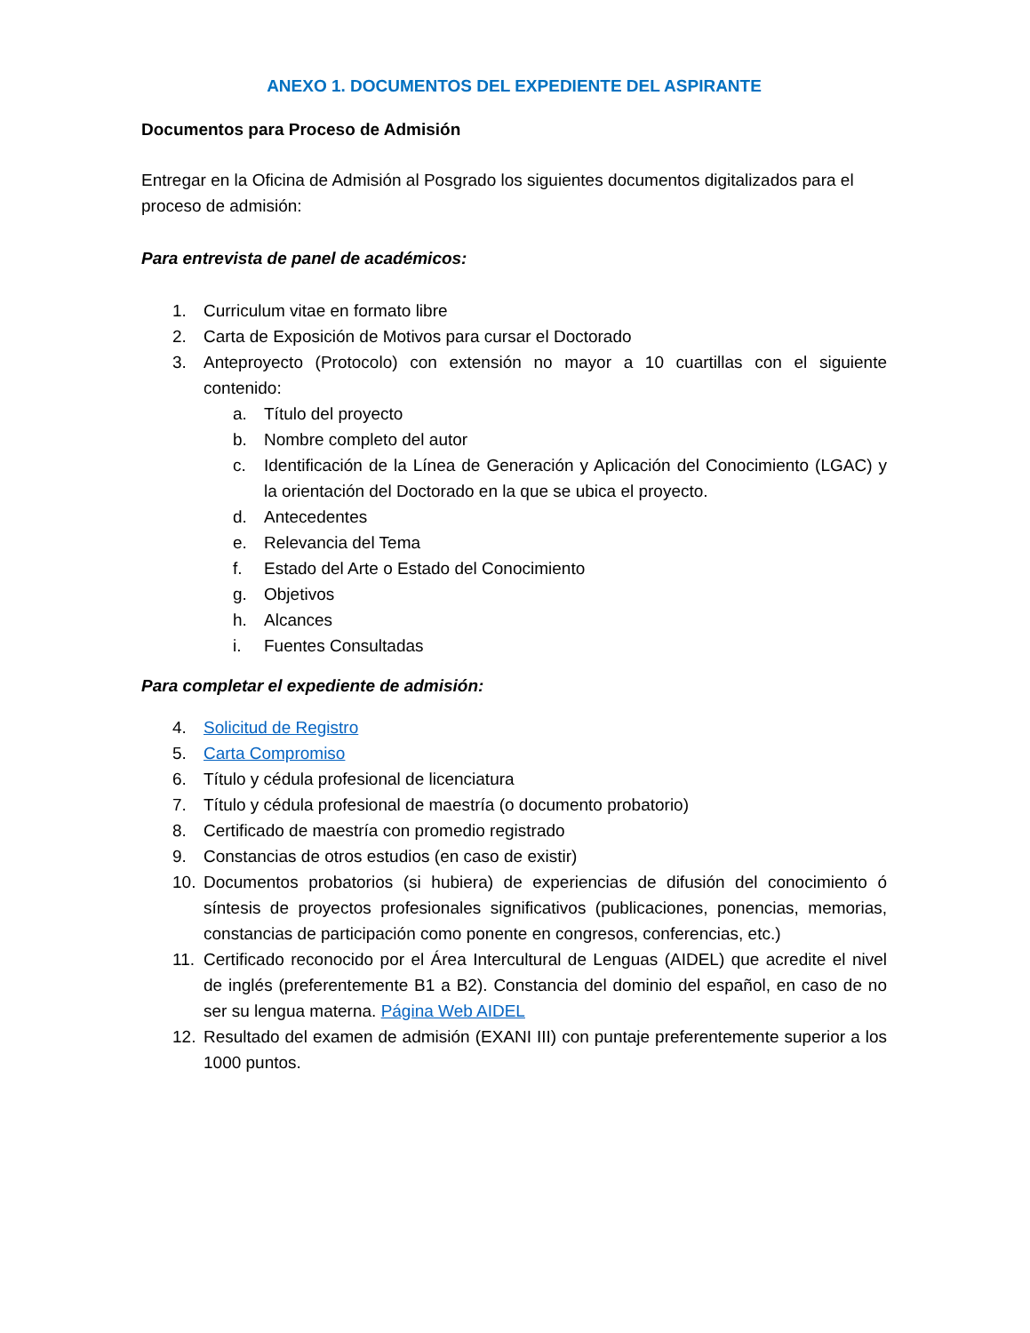ANEXO 1. DOCUMENTOS DEL EXPEDIENTE DEL ASPIRANTE
Documentos para Proceso de Admisión
Entregar en la Oficina de Admisión al Posgrado los siguientes documentos digitalizados para el proceso de admisión:
Para entrevista de panel de académicos:
1. Curriculum vitae en formato libre
2. Carta de Exposición de Motivos para cursar el Doctorado
3. Anteproyecto (Protocolo) con extensión no mayor a 10 cuartillas con el siguiente contenido:
a. Título del proyecto
b. Nombre completo del autor
c. Identificación de la Línea de Generación y Aplicación del Conocimiento (LGAC) y la orientación del Doctorado en la que se ubica el proyecto.
d. Antecedentes
e. Relevancia del Tema
f. Estado del Arte o Estado del Conocimiento
g. Objetivos
h. Alcances
i. Fuentes Consultadas
Para completar el expediente de admisión:
4. Solicitud de Registro
5. Carta Compromiso
6. Título y cédula profesional de licenciatura
7. Título y cédula profesional de maestría (o documento probatorio)
8. Certificado de maestría con promedio registrado
9. Constancias de otros estudios (en caso de existir)
10. Documentos probatorios (si hubiera) de experiencias de difusión del conocimiento ó síntesis de proyectos profesionales significativos (publicaciones, ponencias, memorias, constancias de participación como ponente en congresos, conferencias, etc.)
11. Certificado reconocido por el Área Intercultural de Lenguas (AIDEL) que acredite el nivel de inglés (preferentemente B1 a B2). Constancia del dominio del español, en caso de no ser su lengua materna. Página Web AIDEL
12. Resultado del examen de admisión (EXANI III) con puntaje preferentemente superior a los 1000 puntos.